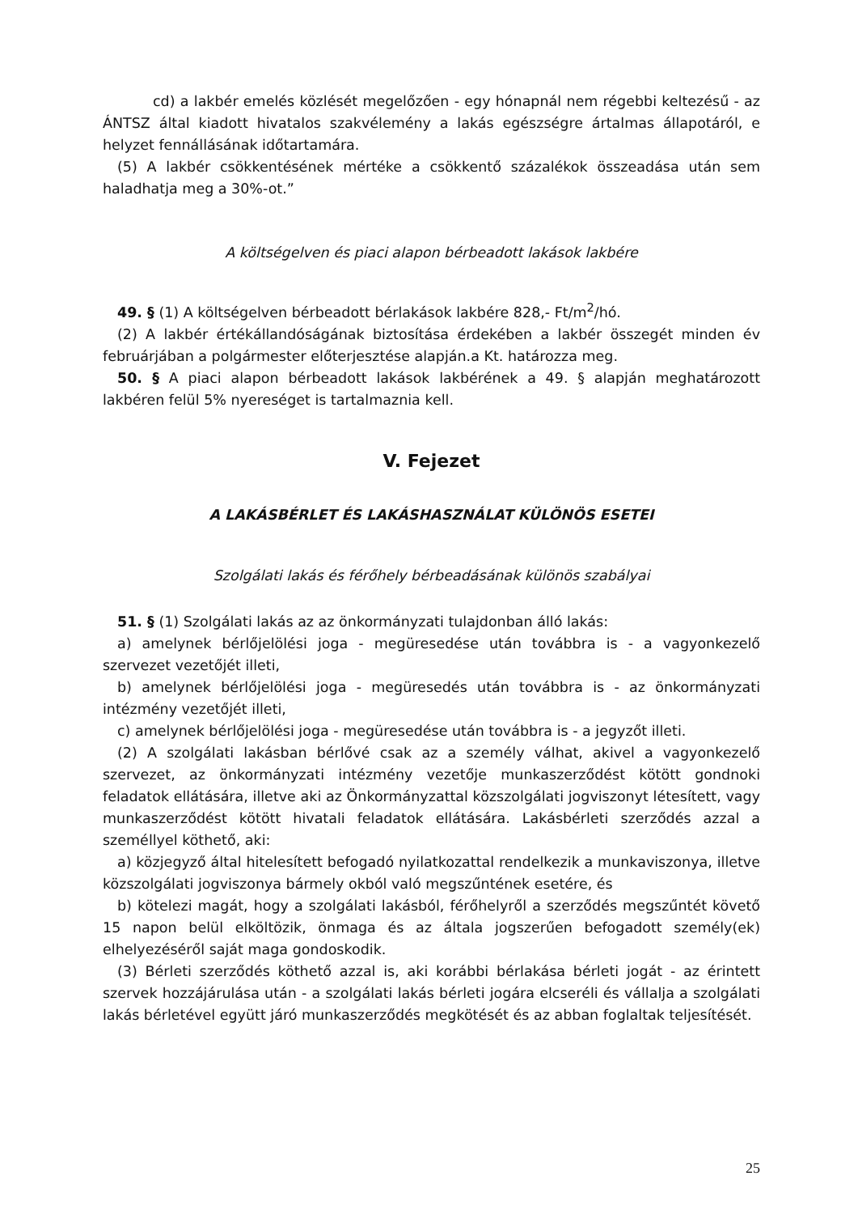cd) a lakbér emelés közlését megelőzően - egy hónapnál nem régebbi keltezésű - az ÁNTSZ által kiadott hivatalos szakvélemény a lakás egészségre ártalmas állapotáról, e helyzet fennállásának időtartamára.
(5) A lakbér csökkentésének mértéke a csökkentő százalékok összeadása után sem haladhatja meg a 30%-ot.”
A költségelven és piaci alapon bérbeadott lakások lakbére
49. § (1) A költségelven bérbeadott bérlakások lakbére 828,- Ft/m<sup>2</sup>/hó.
(2) A lakbér értékállandóságának biztosítása érdekében a lakbér összegét minden év februárjában a polgármester előterjesztése alapján.a Kt. határozza meg.
50. § A piaci alapon bérbeadott lakások lakbérének a 49. § alapján meghatározott lakbéren felül 5% nyereséget is tartalmaznia kell.
V. Fejezet
A LAKÁSBÉRLET ÉS LAKÁSHASZNÁLAT KÜLÖNÖS ESETEI
Szolgálati lakás és férőhely bérbeadásának különös szabályai
51. § (1) Szolgálati lakás az az önkormányzati tulajdonban álló lakás:
a) amelynek bérlőjelölési joga - megüresedése után továbbra is - a vagyonkezelő szervezet vezetőjét illeti,
b) amelynek bérlőjelölési joga - megüresedés után továbbra is - az önkormányzati intézmény vezetőjét illeti,
c) amelynek bérlőjelölési joga - megüresedése után továbbra is - a jegyzőt illeti.
(2) A szolgálati lakásban bérlővé csak az a személy válhat, akivel a vagyonkezelő szervezet, az önkormányzati intézmény vezetője munkaszerződést kötött gondnoki feladatok ellátására, illetve aki az Önkormányzattal közszolgálati jogviszonyt létesített, vagy munkaszerződést kötött hivatali feladatok ellátására. Lakásbérleti szerződés azzal a személlyel köthető, aki:
a) közjegyző által hitelesített befogadó nyilatkozattal rendelkezik a munkaviszonya, illetve közszolgálati jogviszonya bármely okból való megszűntének esetére, és
b) kötelezi magát, hogy a szolgálati lakásból, férőhelyről a szerződés megszűntét követő 15 napon belül elköltözik, önmaga és az általa jogszerűen befogadott személy(ek) elhelyezéséről saját maga gondoskodik.
(3) Bérleti szerződés köthető azzal is, aki korábbi bérlakása bérleti jogát - az érintett szervek hozzájárulása után - a szolgálati lakás bérleti jogára elcseréli és vállalja a szolgálati lakás bérletével együtt járó munkaszerződés megkötését és az abban foglaltak teljesítését.
25